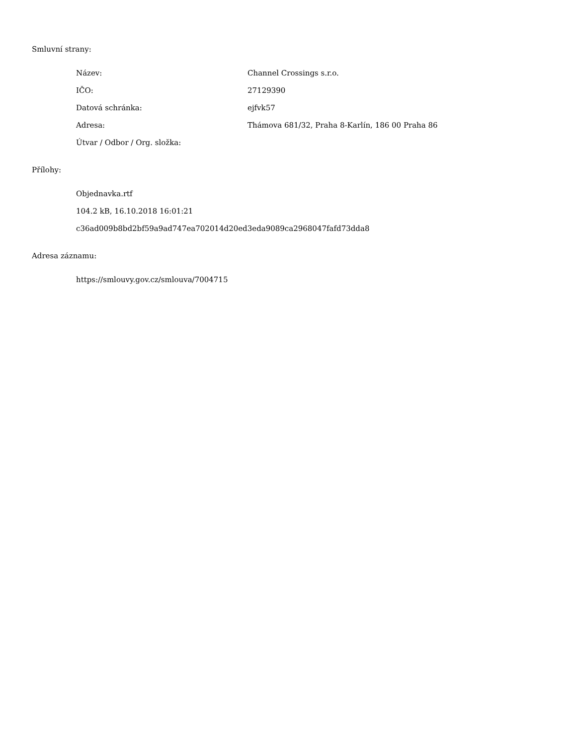Smluvní strany:
Název: Channel Crossings s.r.o.
IČO: 27129390
Datová schránka: ejfvk57
Adresa: Thámova 681/32, Praha 8-Karlín, 186 00 Praha 86
Útvar / Odbor / Org. složka:
Přílohy:
Objednavka.rtf
104.2 kB, 16.10.2018 16:01:21
c36ad009b8bd2bf59a9ad747ea702014d20ed3eda9089ca2968047fafd73dda8
Adresa záznamu:
https://smlouvy.gov.cz/smlouva/7004715